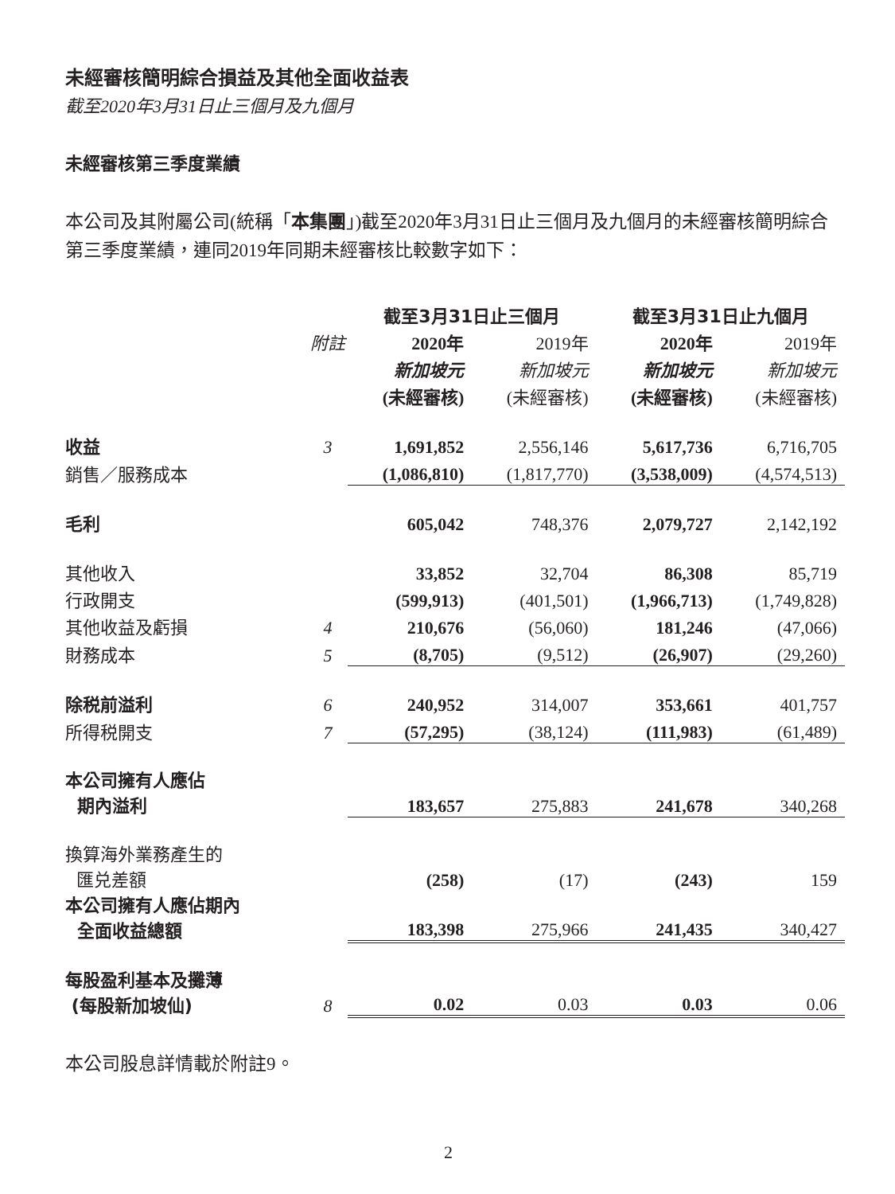未經審核簡明綜合損益及其他全面收益表
截至2020年3月31日止三個月及九個月
未經審核第三季度業績
本公司及其附屬公司(統稱「本集團」)截至2020年3月31日止三個月及九個月的未經審核簡明綜合第三季度業績，連同2019年同期未經審核比較數字如下：
| | | 截至3月31日止三個月 | | 截至3月31日止九個月 | |
| --- | --- | --- | --- | --- | --- |
| | 附註 | 2020年 | 2019年 | 2020年 | 2019年 |
| | | 新加坡元 | 新加坡元 | 新加坡元 | 新加坡元 |
| | | (未經審核) | (未經審核) | (未經審核) | (未經審核) |
| 收益 | 3 | 1,691,852 | 2,556,146 | 5,617,736 | 6,716,705 |
| 銷售／服務成本 | | (1,086,810) | (1,817,770) | (3,538,009) | (4,574,513) |
| 毛利 | | 605,042 | 748,376 | 2,079,727 | 2,142,192 |
| 其他收入 | | 33,852 | 32,704 | 86,308 | 85,719 |
| 行政開支 | | (599,913) | (401,501) | (1,966,713) | (1,749,828) |
| 其他收益及虧損 | 4 | 210,676 | (56,060) | 181,246 | (47,066) |
| 財務成本 | 5 | (8,705) | (9,512) | (26,907) | (29,260) |
| 除税前溢利 | 6 | 240,952 | 314,007 | 353,661 | 401,757 |
| 所得税開支 | 7 | (57,295) | (38,124) | (111,983) | (61,489) |
| 本公司擁有人應佔 期內溢利 | | 183,657 | 275,883 | 241,678 | 340,268 |
| 換算海外業務產生的 匯兑差額 | | (258) | (17) | (243) | 159 |
| 本公司擁有人應佔期內 全面收益總額 | | 183,398 | 275,966 | 241,435 | 340,427 |
| 每股盈利基本及攤薄 (每股新加坡仙) | 8 | 0.02 | 0.03 | 0.03 | 0.06 |
本公司股息詳情載於附註9。
2